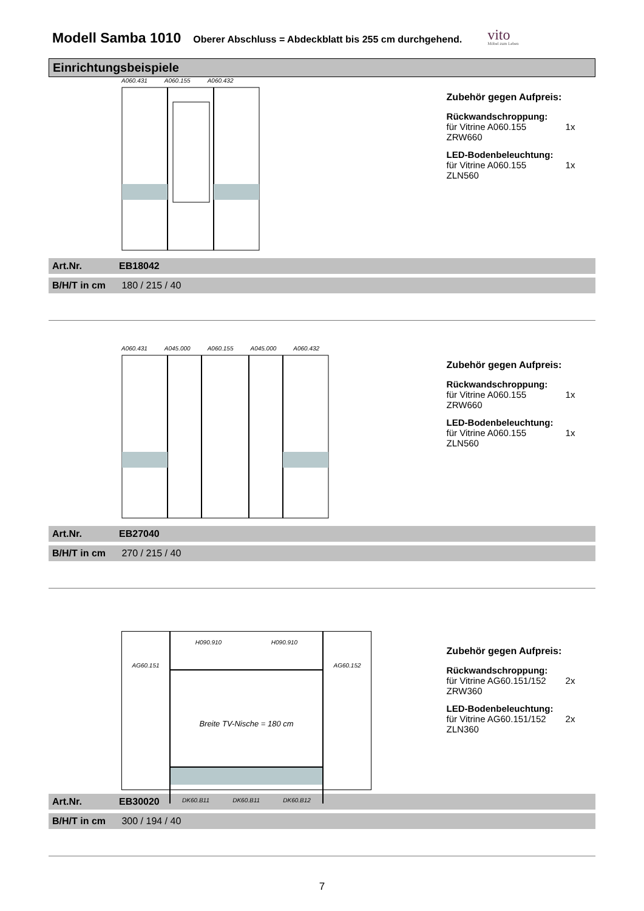Modell Samba 1010
Oberer Abschluss = Abdeckblatt bis 255 cm durchgehend.
vito
Möbel zum Leben
Einrichtungsbeispiele
A060.431 A060.155 A060.432
Zubehör gegen Aufpreis:
Rückwandschroppung:
für Vitrine A060.155 1x ZRW660
LED-Bodenbeleuchtung:
für Vitrine A060.155 1x ZLN560
Art.Nr. EB18042
B/H/T in cm 180 / 215 / 40
A060.431 A045.000 A060.155 A045.000 A060.432
Zubehör gegen Aufpreis:
Rückwandschroppung:
für Vitrine A060.155 1x ZRW660
LED-Bodenbeleuchtung:
für Vitrine A060.155 1x ZLN560
Art.Nr. EB27040
B/H/T in cm 270 / 215 / 40
AG60.151
H090.910 H090.910
Breite TV-Nische = 180 cm
DK60.B11 DK60.B11 DK60.B12
AG60.152
Zubehör gegen Aufpreis:
Rückwandschroppung:
für Vitrine AG60.151/152 2x ZRW360
LED-Bodenbeleuchtung:
für Vitrine AG60.151/152 2x ZLN360
Art.Nr. EB30020
B/H/T in cm 300 / 194 / 40
7